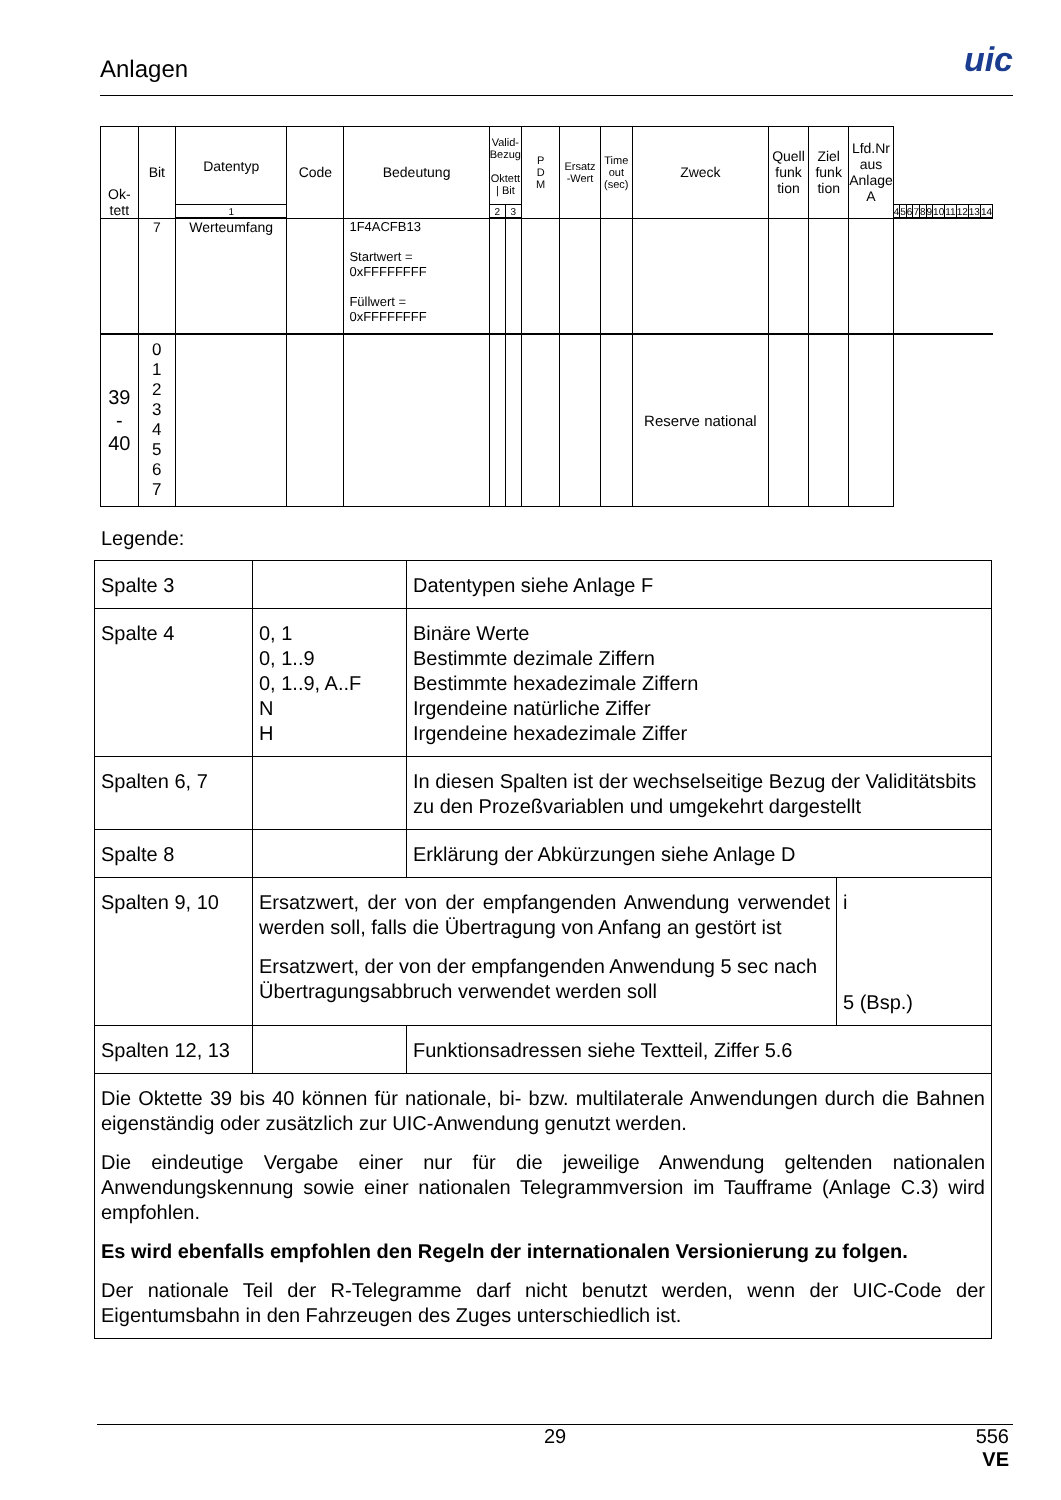Anlagen
uic
| Ok- tett | Bit | Datentyp | Code | Bedeutung | Valid- Bezug Oktett / Bit | | P D M | Ersatz -Wert | Time out (sec) | Zweck | Quell funk tion | Ziel funk tion | Lfd.Nr aus Anlage A |
| | | Werteumfang | | | | | | | | | | | |
| 1 | 2 | 3 | 4 | 5 | 6 | 7 | 8 | 9 | 10 | 11 | 12 | 13 | 14 |
| | 7 | Werteumfang | | 1F4ACFB13 Startwert = 0xFFFFFFFF Füllwert = 0xFFFFFFFF | | | | | | | | | |
| 39 - 40 | 0 1 2 3 4 5 6 7 | | | | | | | | | Reserve national | | | |
Legende:
| Spalte 3 | | Datentypen siehe Anlage F | |
| Spalte 4 | 0, 1 0, 1..9 0, 1..9, A..F N H | Binäre Werte Bestimmte dezimale Ziffern Bestimmte hexadezimale Ziffern Irgendeine natürliche Ziffer Irgendeine hexadezimale Ziffer | |
| Spalten 6, 7 | | In diesen Spalten ist der wechselseitige Bezug der Validitätsbits zu den Prozeßvariablen und umgekehrt dargestellt | |
| Spalte 8 | | Erklärung der Abkürzungen siehe Anlage D | |
| Spalten 9, 10 | Ersatzwert, der von der empfangenden Anwendung verwendet werden soll, falls die Übertragung von Anfang an gestört ist Ersatzwert, der von der empfangenden Anwendung 5 sec nach Übertragungsabbruch verwendet werden soll | | i 5 (Bsp.) |
| Spalten 12, 13 | | Funktionsadressen siehe Textteil, Ziffer 5.6 | |
| Die Oktette 39 bis 40 können für nationale, bi- bzw. multilaterale Anwendungen durch die Bahnen eigenständig oder zusätzlich zur UIC-Anwendung genutzt werden. Die eindeutige Vergabe einer nur für die jeweilige Anwendung geltenden nationalen Anwendungskennung sowie einer nationalen Telegrammversion im Taufframe (Anlage C.3) wird empfohlen. Es wird ebenfalls empfohlen den Regeln der internationalen Versionierung zu folgen. Der nationale Teil der R-Telegramme darf nicht benutzt werden, wenn der UIC-Code der Eigentumsbahn in den Fahrzeugen des Zuges unterschiedlich ist. | | | |
29
556
VE